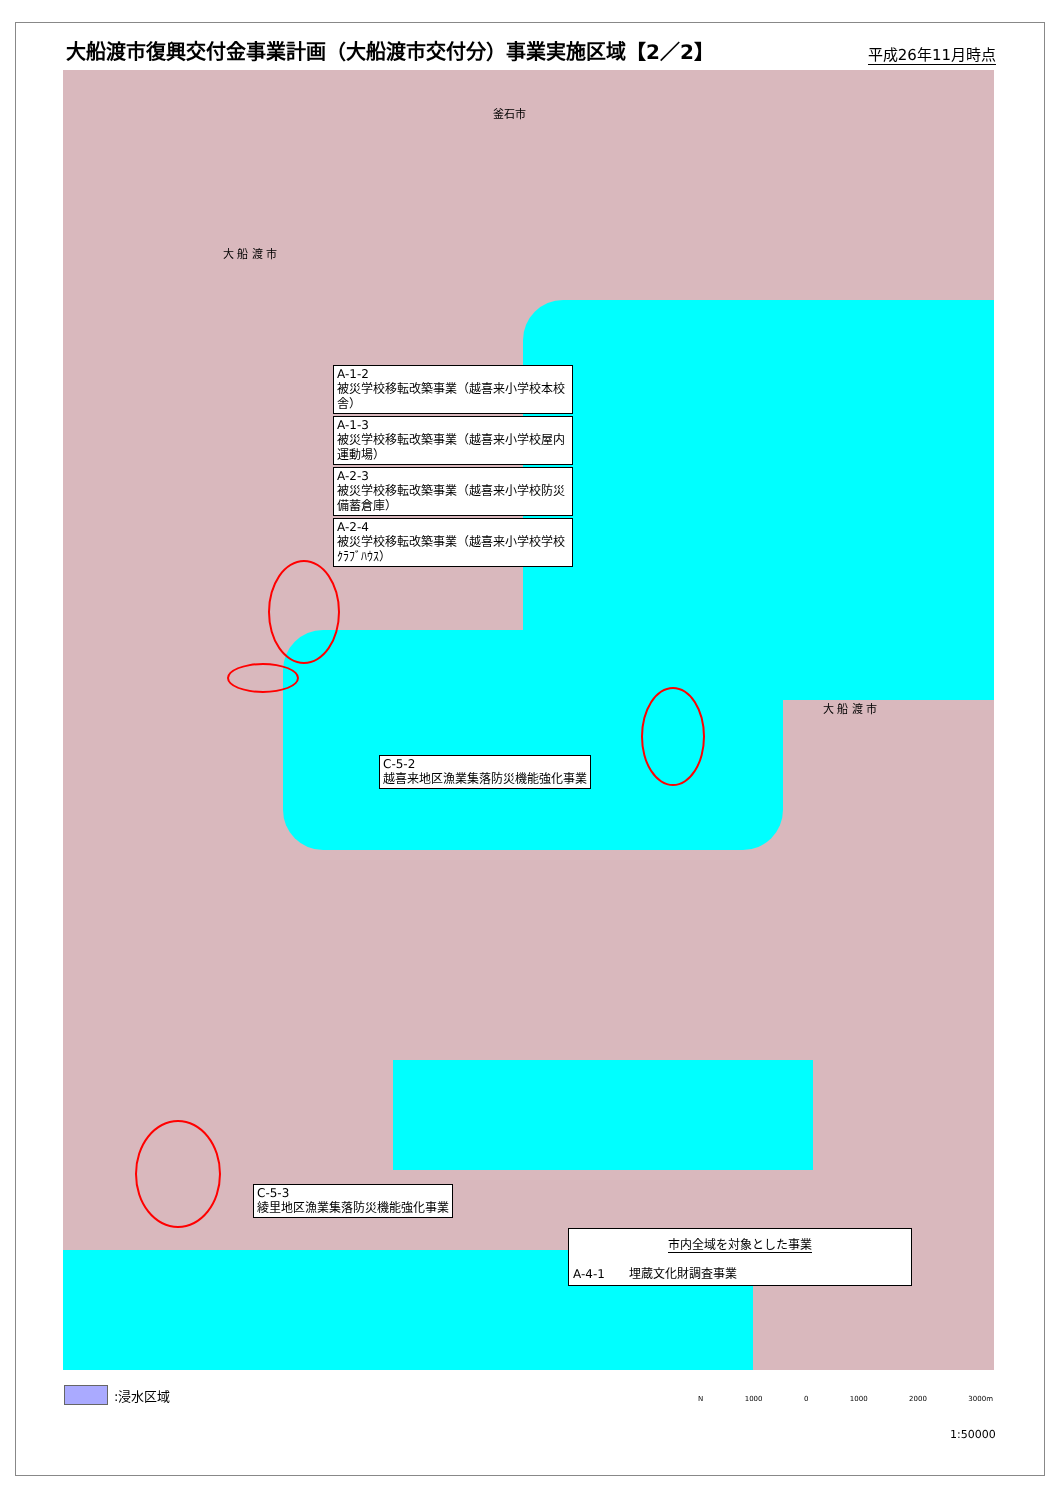大船渡市復興交付金事業計画（大船渡市交付分）事業実施区域【2／2】
平成26年11月時点
釜石市
大 船 渡 市
大 船 渡 市
A-1-2
被災学校移転改築事業（越喜来小学校本校舎）
A-1-3
被災学校移転改築事業（越喜来小学校屋内運動場）
A-2-3
被災学校移転改築事業（越喜来小学校防災備蓄倉庫）
A-2-4
被災学校移転改築事業（越喜来小学校学校ｸﾗﾌﾞﾊｳｽ）
C-5-2
越喜来地区漁業集落防災機能強化事業
C-5-3
綾里地区漁業集落防災機能強化事業
市内全域を対象とした事業
A-4-1　　埋蔵文化財調査事業
:浸水区域 N 1000 0 1000 2000 3000m
1:50000